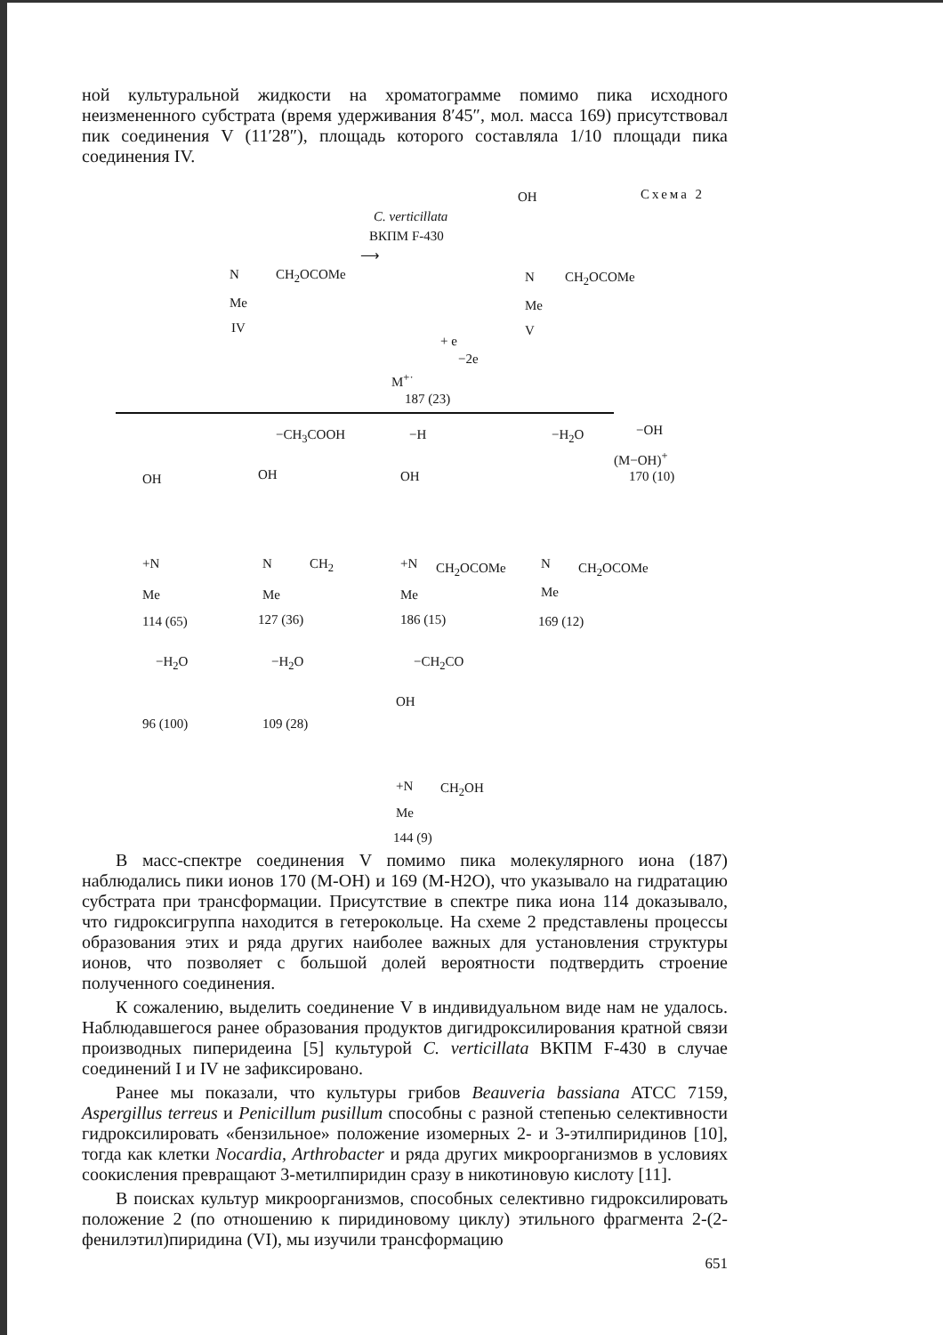ной культуральной жидкости на хроматограмме помимо пика исходного неизмененного субстрата (время удерживания 8′45″, мол. масса 169) присутствовал пик соединения V (11′28″), площадь которого составляла 1/10 площади пика соединения IV.
Схема 2
C. verticillata
ВКПМ F-430
⟶
CH<sub>2</sub>OCOMe
N
Me
IV
OH
N CH<sub>2</sub>OCOMe
Me
V
+ e
−2e
M<sup>+·</sup>
187 (23)
−CH<sub>3</sub>COOH −H −H<sub>2</sub>O −OH
(M−OH)<sup>+</sup>
170 (10)
OH OH OH
+N N CH<sub>2</sub> +N CH<sub>2</sub>OCOMe N CH<sub>2</sub>OCOMe
Me Me Me Me
114 (65) 127 (36) 186 (15) 169 (12)
−H<sub>2</sub>O −H<sub>2</sub>O −CH<sub>2</sub>CO
96 (100) 109 (28)
OH
+N CH<sub>2</sub>OH
Me
144 (9)
В масс-спектре соединения V помимо пика молекулярного иона (187) наблюдались пики ионов 170 (M-OH) и 169 (M-H2O), что указывало на гидратацию субстрата при трансформации. Присутствие в спектре пика иона 114 доказывало, что гидроксигруппа находится в гетерокольце. На схеме 2 представлены процессы образования этих и ряда других наиболее важных для установления структуры ионов, что позволяет с большой долей вероятности подтвердить строение полученного соединения.
К сожалению, выделить соединение V в индивидуальном виде нам не удалось. Наблюдавшегося ранее образования продуктов дигидроксилирования кратной связи производных пиперидеина [5] культурой C. verticillata ВКПМ F-430 в случае соединений I и IV не зафиксировано.
Ранее мы показали, что культуры грибов Beauveria bassiana ATCC 7159, Aspergillus terreus и Penicillum pusillum способны с разной степенью селективности гидроксилировать «бензильное» положение изомерных 2- и 3-этилпиридинов [10], тогда как клетки Nocardia, Arthrobacter и ряда других микроорганизмов в условиях соокисления превращают 3-метилпиридин сразу в никотиновую кислоту [11].
В поисках культур микроорганизмов, способных селективно гидроксилировать положение 2 (по отношению к пиридиновому циклу) этильного фрагмента 2-(2-фенилэтил)пиридина (VI), мы изучили трансформацию
651